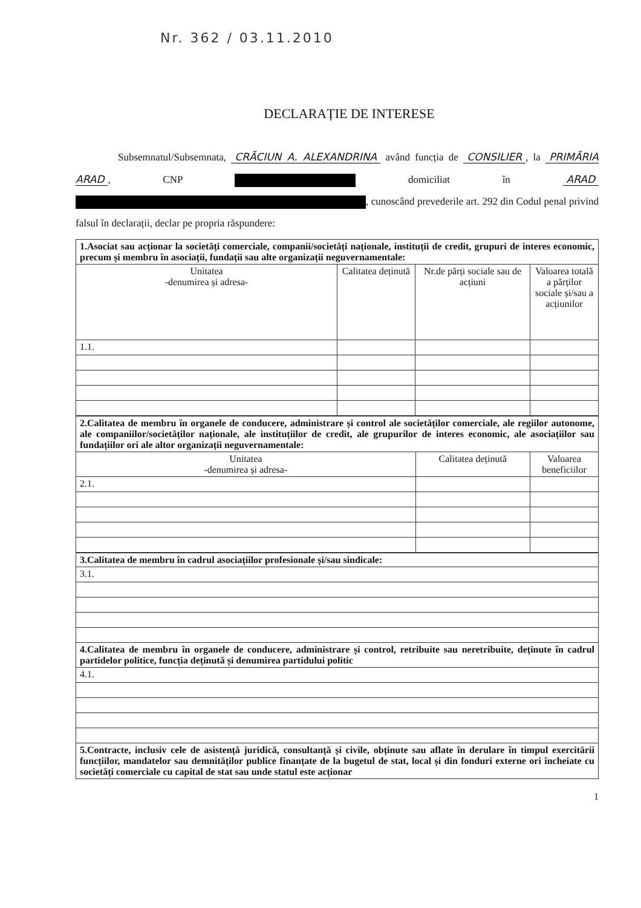Nr. 362 / 03.11.2010
DECLARAȚIE DE INTERESE
Subsemnatul/Subsemnata, CRĂCIUN A. ALEXANDRINA având funcția de CONSILIER, la PRIMĂRIA ARAD, CNP domiciliat în ARAD , cunoscând prevederile art. 292 din Codul penal privind falsul în declarații, declar pe propria răspundere:
| 1.Asociat sau acționar la societăți comerciale, companii/societăți naționale, instituții de credit, grupuri de interes economic, precum și membru în asociații, fundații sau alte organizații neguvernamentale: | | | |
| Unitatea -denumirea și adresa- | Calitatea deținută | Nr.de părți sociale sau de acțiuni | Valoarea totală a părților sociale și/sau a acțiunilor |
| 1.1. | | | |
| 2.Calitatea de membru în organele de conducere, administrare și control ale societăților comerciale, ale regiilor autonome, ale companiilor/societăților naționale, ale instituțiilor de credit, ale grupurilor de interes economic, ale asociațiilor sau fundațiilor ori ale altor organizații neguvernamentale: | | |
| Unitatea -denumirea și adresa- | Calitatea deținută | Valoarea beneficiilor |
| 2.1. | | |
| 3.Calitatea de membru în cadrul asociațiilor profesionale și/sau sindicale: |
| 3.1. |
| 4.Calitatea de membru în organele de conducere, administrare și control, retribuite sau neretribuite, deținute în cadrul partidelor politice, funcția deținută și denumirea partidului politic |
| 4.1. |
| 5.Contracte, inclusiv cele de asistență juridică, consultanță și civile, obținute sau aflate în derulare în timpul exercitării funcțiilor, mandatelor sau demnităților publice finanțate de la bugetul de stat, local și din fonduri externe ori încheiate cu societăți comerciale cu capital de stat sau unde statul este acționar |
1